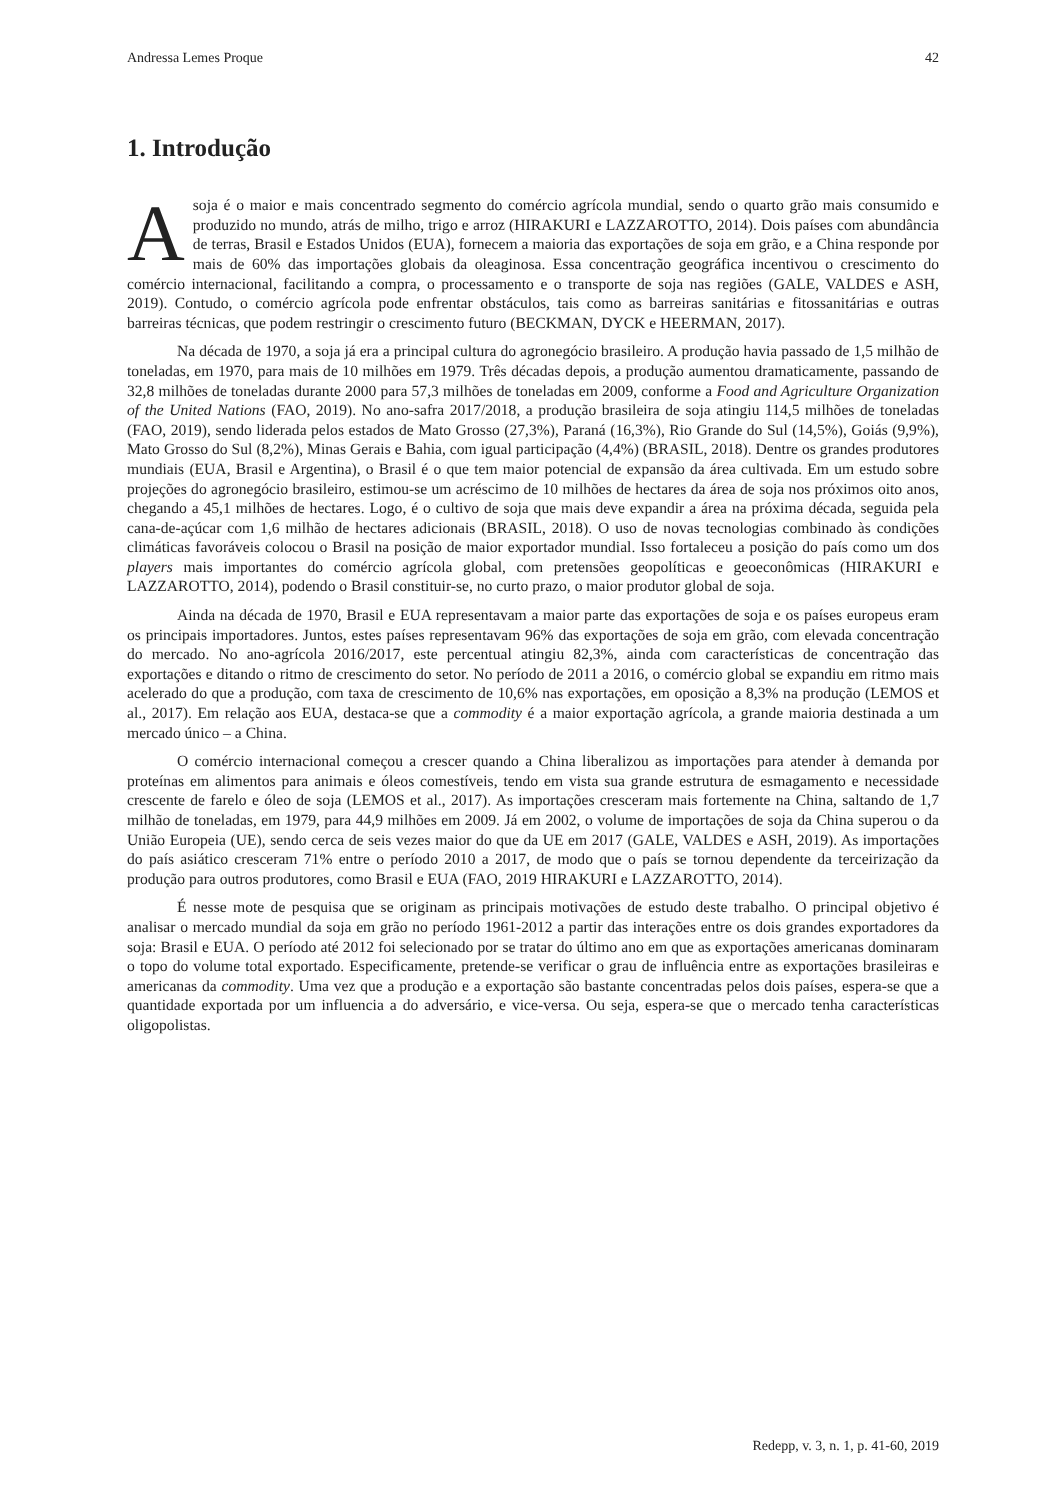Andressa Lemes Proque 42
1. Introdução
Asoja é o maior e mais concentrado segmento do comércio agrícola mundial, sendo o quarto grão mais consumido e produzido no mundo, atrás de milho, trigo e arroz (HIRAKURI e LAZZAROTTO, 2014). Dois países com abundância de terras, Brasil e Estados Unidos (EUA), fornecem a maioria das exportações de soja em grão, e a China responde por mais de 60% das importações globais da oleaginosa. Essa concentração geográfica incentivou o crescimento do comércio internacional, facilitando a compra, o processamento e o transporte de soja nas regiões (GALE, VALDES e ASH, 2019). Contudo, o comércio agrícola pode enfrentar obstáculos, tais como as barreiras sanitárias e fitossanitárias e outras barreiras técnicas, que podem restringir o crescimento futuro (BECKMAN, DYCK e HEERMAN, 2017).
Na década de 1970, a soja já era a principal cultura do agronegócio brasileiro. A produção havia passado de 1,5 milhão de toneladas, em 1970, para mais de 10 milhões em 1979. Três décadas depois, a produção aumentou dramaticamente, passando de 32,8 milhões de toneladas durante 2000 para 57,3 milhões de toneladas em 2009, conforme a Food and Agriculture Organization of the United Nations (FAO, 2019). No ano-safra 2017/2018, a produção brasileira de soja atingiu 114,5 milhões de toneladas (FAO, 2019), sendo liderada pelos estados de Mato Grosso (27,3%), Paraná (16,3%), Rio Grande do Sul (14,5%), Goiás (9,9%), Mato Grosso do Sul (8,2%), Minas Gerais e Bahia, com igual participação (4,4%) (BRASIL, 2018). Dentre os grandes produtores mundiais (EUA, Brasil e Argentina), o Brasil é o que tem maior potencial de expansão da área cultivada. Em um estudo sobre projeções do agronegócio brasileiro, estimou-se um acréscimo de 10 milhões de hectares da área de soja nos próximos oito anos, chegando a 45,1 milhões de hectares. Logo, é o cultivo de soja que mais deve expandir a área na próxima década, seguida pela cana-de-açúcar com 1,6 milhão de hectares adicionais (BRASIL, 2018). O uso de novas tecnologias combinado às condições climáticas favoráveis colocou o Brasil na posição de maior exportador mundial. Isso fortaleceu a posição do país como um dos players mais importantes do comércio agrícola global, com pretensões geopolíticas e geoeconômicas (HIRAKURI e LAZZAROTTO, 2014), podendo o Brasil constituir-se, no curto prazo, o maior produtor global de soja.
Ainda na década de 1970, Brasil e EUA representavam a maior parte das exportações de soja e os países europeus eram os principais importadores. Juntos, estes países representavam 96% das exportações de soja em grão, com elevada concentração do mercado. No ano-agrícola 2016/2017, este percentual atingiu 82,3%, ainda com características de concentração das exportações e ditando o ritmo de crescimento do setor. No período de 2011 a 2016, o comércio global se expandiu em ritmo mais acelerado do que a produção, com taxa de crescimento de 10,6% nas exportações, em oposição a 8,3% na produção (LEMOS et al., 2017). Em relação aos EUA, destaca-se que a commodity é a maior exportação agrícola, a grande maioria destinada a um mercado único – a China.
O comércio internacional começou a crescer quando a China liberalizou as importações para atender à demanda por proteínas em alimentos para animais e óleos comestíveis, tendo em vista sua grande estrutura de esmagamento e necessidade crescente de farelo e óleo de soja (LEMOS et al., 2017). As importações cresceram mais fortemente na China, saltando de 1,7 milhão de toneladas, em 1979, para 44,9 milhões em 2009. Já em 2002, o volume de importações de soja da China superou o da União Europeia (UE), sendo cerca de seis vezes maior do que da UE em 2017 (GALE, VALDES e ASH, 2019). As importações do país asiático cresceram 71% entre o período 2010 a 2017, de modo que o país se tornou dependente da terceirização da produção para outros produtores, como Brasil e EUA (FAO, 2019 HIRAKURI e LAZZAROTTO, 2014).
É nesse mote de pesquisa que se originam as principais motivações de estudo deste trabalho. O principal objetivo é analisar o mercado mundial da soja em grão no período 1961-2012 a partir das interações entre os dois grandes exportadores da soja: Brasil e EUA. O período até 2012 foi selecionado por se tratar do último ano em que as exportações americanas dominaram o topo do volume total exportado. Especificamente, pretende-se verificar o grau de influência entre as exportações brasileiras e americanas da commodity. Uma vez que a produção e a exportação são bastante concentradas pelos dois países, espera-se que a quantidade exportada por um influencia a do adversário, e vice-versa. Ou seja, espera-se que o mercado tenha características oligopolistas.
Redepp, v. 3, n. 1, p. 41-60, 2019